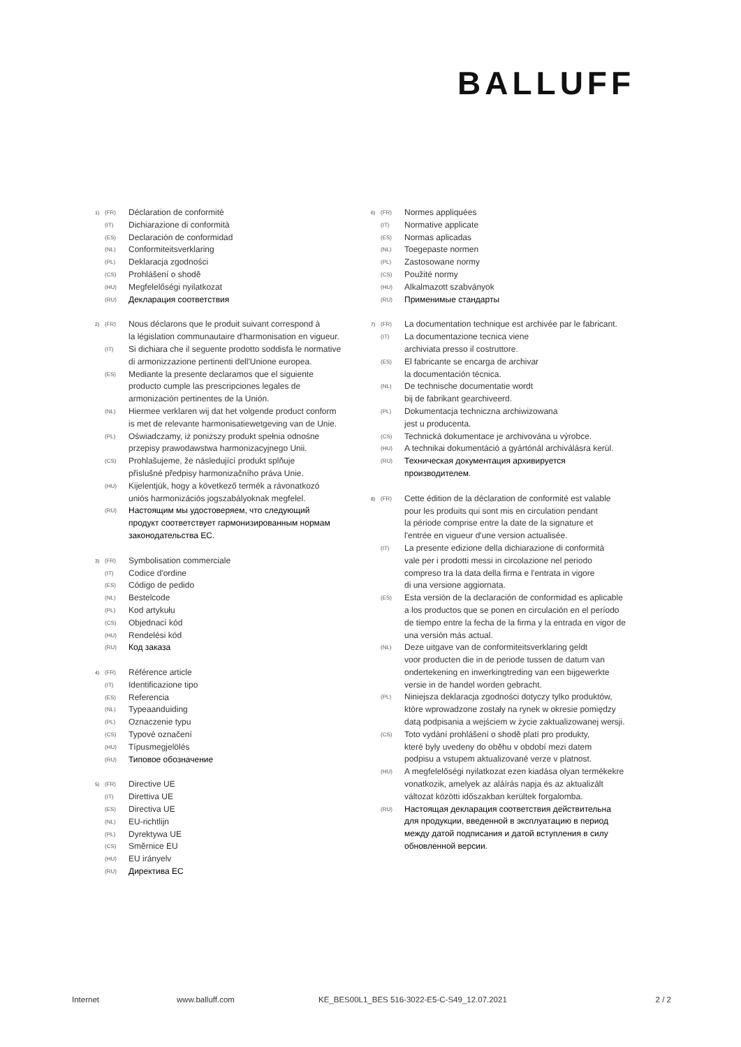BALLUFF
1) (FR) Déclaration de conformité
(IT) Dichiarazione di conformità
(ES) Declaración de conformidad
(NL) Conformiteitsverklaring
(PL) Deklaracja zgodności
(CS) Prohlášení o shodě
(HU) Megfelelőségi nyilatkozat
(RU) Декларация соответствия
2) (FR) Nous déclarons que le produit suivant correspond à
la législation communautaire d'harmonisation en vigueur.
(IT) Si dichiara che il seguente prodotto soddisfa le normative
di armonizzazione pertinenti dell'Unione europea.
(ES) Mediante la presente declaramos que el siguiente
producto cumple las prescripciones legales de
armonización pertinentes de la Unión.
(NL) Hiermee verklaren wij dat het volgende product conform
is met de relevante harmonisatiewetgeving van de Unie.
(PL) Oświadczamy, iż poniższy produkt spełnia odnośne
przepisy prawodawstwa harmonizacyjnego Unii.
(CS) Prohlašujeme, že následující produkt splňuje
příslušné předpisy harmonizačního práva Unie.
(HU) Kijelentjük, hogy a következő termék a rávonatkozó
uniós harmonizációs jogszabályoknak megfelel.
(RU) Настоящим мы удостоверяем, что следующий
продукт соответствует гармонизированным нормам
законодательства ЕС.
3) (FR) Symbolisation commerciale
(IT) Codice d'ordine
(ES) Código de pedido
(NL) Bestelcode
(PL) Kod artykułu
(CS) Objednací kód
(HU) Rendelési kód
(RU) Код заказа
4) (FR) Référence article
(IT) Identificazione tipo
(ES) Referencia
(NL) Typeaanduiding
(PL) Oznaczenie typu
(CS) Typové označení
(HU) Típusmegjelölés
(RU) Типовое обозначение
5) (FR) Directive UE
(IT) Direttiva UE
(ES) Directiva UE
(NL) EU-richtlijn
(PL) Dyrektywa UE
(CS) Směrnice EU
(HU) EU irányelv
(RU) Директива ЕС
6) (FR) Normes appliquées
(IT) Normative applicate
(ES) Normas aplicadas
(NL) Toegepaste normen
(PL) Zastosowane normy
(CS) Použité normy
(HU) Alkalmazott szabványok
(RU) Применимые стандарты
7) (FR) La documentation technique est archivée par le fabricant.
(IT) La documentazione tecnica viene
archiviata presso il costruttore.
(ES) El fabricante se encarga de archivar
la documentación técnica.
(NL) De technische documentatie wordt
bij de fabrikant gearchiveerd.
(PL) Dokumentacja techniczna archiwizowana
jest u producenta.
(CS) Technická dokumentace je archivována u výrobce.
(HU) A technikai dokumentáció a gyártónál archiválásra kerül.
(RU) Техническая документация архивируется
производителем.
8) (FR) Cette édition de la déclaration de conformité est valable
pour les produits qui sont mis en circulation pendant
la période comprise entre la date de la signature et
l'entrée en vigueur d'une version actualisée.
(IT) La presente edizione della dichiarazione di conformità
vale per i prodotti messi in circolazione nel periodo
compreso tra la data della firma e l'entrata in vigore
di una versione aggiornata.
(ES) Esta versión de la declaración de conformidad es aplicable
a los productos que se ponen en circulación en el período
de tiempo entre la fecha de la firma y la entrada en vigor de
una versión más actual.
(NL) Deze uitgave van de conformiteitsverklaring geldt
voor producten die in de periode tussen de datum van
ondertekening en inwerkingtreding van een bijgewerkte
versie in de handel worden gebracht.
(PL) Niniejsza deklaracja zgodności dotyczy tylko produktów,
które wprowadzone zostały na rynek w okresie pomiędzy
datą podpisania a wejściem w życie zaktualizowanej wersji.
(CS) Toto vydání prohlášení o shodě platí pro produkty,
které byly uvedeny do oběhu v období mezi datem
podpisu a vstupem aktualizované verze v platnost.
(HU) A megfelelőségi nyilatkozat ezen kiadása olyan termékekre
vonatkozik, amelyek az aláírás napja és az aktualizált
változat közötti időszakban kerültek forgalomba.
(RU) Настоящая декларация соответствия действительна
для продукции, введенной в эксплуатацию в период
между датой подписания и датой вступления в силу
обновленной версии.
Internet www.balluff.com KE_BES00L1_BES 516-3022-E5-C-S49_12.07.2021 2 / 2